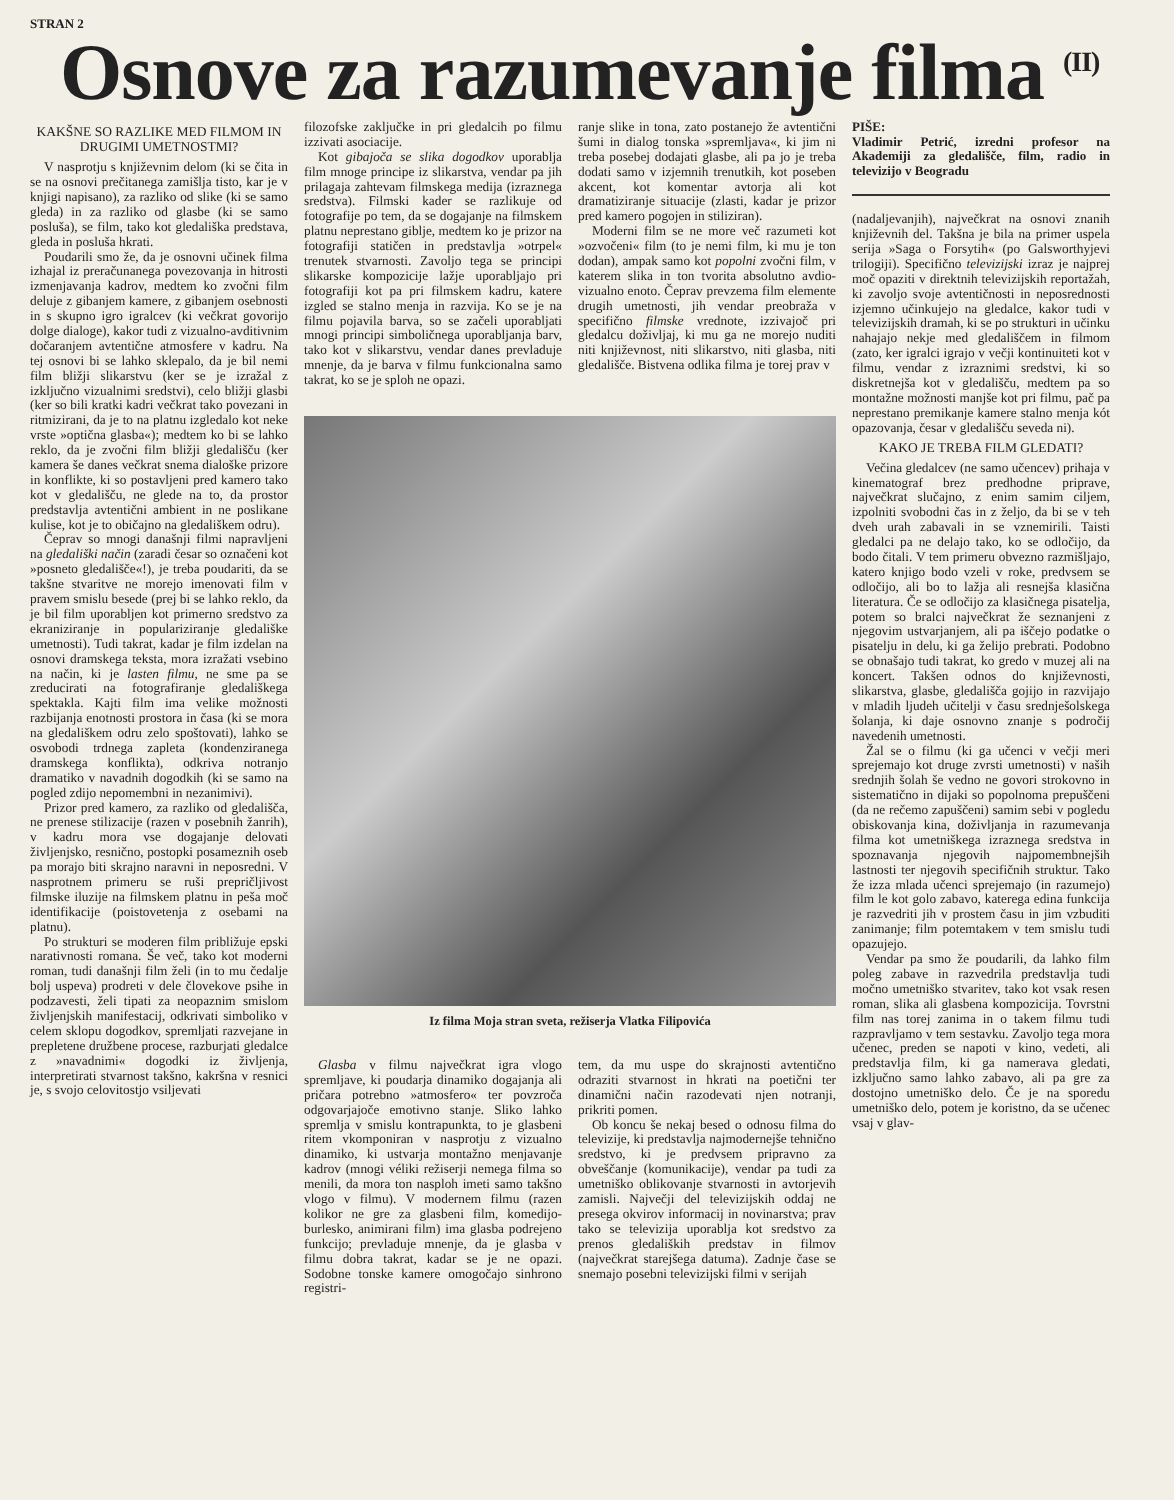STRAN 2
Osnove za razumevanje filma <sup>(II)</sup>
KAKŠNE SO RAZLIKE MED FILMOM IN DRUGIMI UMETNOSTMI?
V nasprotju s književnim delom (ki se čita in se na osnovi prečitanega zamišlja tisto, kar je v knjigi napisano), za razliko od slike (ki se samo gleda) in za razliko od glasbe (ki se samo posluša), se film, tako kot gledališka predstava, gleda in posluša hkrati.
Poudarili smo že, da je osnovni učinek filma izhajal iz preračunanega povezovanja in hitrosti izmenjavanja kadrov, medtem ko zvočni film deluje z gibanjem kamere, z gibanjem osebnosti in s skupno igro igralcev (ki večkrat govorijo dolge dialoge), kakor tudi z vizualno-avditivnim dočaranjem avtentične atmosfere v kadru. Na tej osnovi bi se lahko sklepalo, da je bil nemi film bližji slikarstvu (ker se je izražal z izključno vizualnimi sredstvi), celo bližji glasbi (ker so bili kratki kadri večkrat tako povezani in ritmizirani, da je to na platnu izgledalo kot neke vrste »optična glasba«); medtem ko bi se lahko reklo, da je zvočni film bližji gledališču (ker kamera še danes večkrat snema dialoške prizore in konflikte, ki so postavljeni pred kamero tako kot v gledališču, ne glede na to, da prostor predstavlja avtentični ambient in ne poslikane kulise, kot je to običajno na gledališkem odru).
Čeprav so mnogi današnji filmi napravljeni na gledališki način (zaradi česar so označeni kot »posneto gledališče«!), je treba poudariti, da se takšne stvaritve ne morejo imenovati film v pravem smislu besede (prej bi se lahko reklo, da je bil film uporabljen kot primerno sredstvo za ekraniziranje in populariziranje gledališke umetnosti). Tudi takrat, kadar je film izdelan na osnovi dramskega teksta, mora izražati vsebino na način, ki je lasten filmu, ne sme pa se zreducirati na fotografiranje gledališkega spektakla. Kajti film ima velike možnosti razbijanja enotnosti prostora in časa (ki se mora na gledališkem odru zelo spoštovati), lahko se osvobodi trdnega zapleta (kondenziranega dramskega konflikta), odkriva notranjo dramatiko v navadnih dogodkih (ki se samo na pogled zdijo nepomembni in nezanimivi).
Prizor pred kamero, za razliko od gledališča, ne prenese stilizacije (razen v posebnih žanrih), v kadru mora vse dogajanje delovati življenjsko, resnično, postopki posameznih oseb pa morajo biti skrajno naravni in neposredni. V nasprotnem primeru se ruši prepričljivost filmske iluzije na filmskem platnu in peša moč identifikacije (poistovetenja z osebami na platnu).
Po strukturi se moderen film približuje epski narativnosti romana. Še več, tako kot moderni roman, tudi današnji film želi (in to mu čedalje bolj uspeva) prodreti v dele človekove psihe in podzavesti, želi tipati za neopaznim smislom življenjskih manifestacij, odkrivati simboliko v celem sklopu dogodkov, spremljati razvejane in prepletene družbene procese, razburjati gledalce z »navadnimi« dogodki iz življenja, interpretirati stvarnost takšno, kakršna v resnici je, s svojo celovitostjo vsiljevati
filozofske zaključke in pri gledalcih po filmu izzivati asociacije.
Kot gibajoča se slika dogodkov uporablja film mnoge principe iz slikarstva, vendar pa jih prilagaja zahtevam filmskega medija (izraznega sredstva). Filmski kader se razlikuje od fotografije po tem, da se dogajanje na filmskem platnu neprestano giblje, medtem ko je prizor na fotografiji statičen in predstavlja »otrpel« trenutek stvarnosti. Zavoljo tega se principi slikarske kompozicije lažje uporabljajo pri fotografiji kot pa pri filmskem kadru, katere izgled se stalno menja in razvija. Ko se je na filmu pojavila barva, so se začeli uporabljati mnogi principi simboličnega uporabljanja barv, tako kot v slikarstvu, vendar danes prevladuje mnenje, da je barva v filmu funkcionalna samo takrat, ko se je sploh ne opazi.
ranje slike in tona, zato postanejo že avtentični šumi in dialog tonska »spremljava«, ki jim ni treba posebej dodajati glasbe, ali pa jo je treba dodati samo v izjemnih trenutkih, kot poseben akcent, kot komentar avtorja ali kot dramatiziranje situacije (zlasti, kadar je prizor pred kamero pogojen in stiliziran).
Moderni film se ne more več razumeti kot »ozvočeni« film (to je nemi film, ki mu je ton dodan), ampak samo kot popolni zvočni film, v katerem slika in ton tvorita absolutno avdio-vizualno enoto. Čeprav prevzema film elemente drugih umetnosti, jih vendar preobraža v specifično filmske vrednote, izzivajoč pri gledalcu doživljaj, ki mu ga ne morejo nuditi niti književnost, niti slikarstvo, niti glasba, niti gledališče. Bistvena odlika filma je torej prav v
Iz filma Moja stran sveta, režiserja Vlatka Filipovića
Glasba v filmu največkrat igra vlogo spremljave, ki poudarja dinamiko dogajanja ali pričara potrebno »atmosfero« ter povzroča odgovarjajoče emotivno stanje. Sliko lahko spremlja v smislu kontrapunkta, to je glasbeni ritem vkomponiran v nasprotju z vizualno dinamiko, ki ustvarja montažno menjavanje kadrov (mnogi véliki režiserji nemega filma so menili, da mora ton nasploh imeti samo takšno vlogo v filmu). V modernem filmu (razen kolikor ne gre za glasbeni film, komedijo-burlesko, animirani film) ima glasba podrejeno funkcijo; prevladuje mnenje, da je glasba v filmu dobra takrat, kadar se je ne opazi. Sodobne tonske kamere omogočajo sinhrono registri-
tem, da mu uspe do skrajnosti avtentično odraziti stvarnost in hkrati na poetični ter dinamični način razodevati njen notranji, prikriti pomen.
Ob koncu še nekaj besed o odnosu filma do televizije, ki predstavlja najmodernejše tehnično sredstvo, ki je predvsem pripravno za obveščanje (komunikacije), vendar pa tudi za umetniško oblikovanje stvarnosti in avtorjevih zamisli. Največji del televizijskih oddaj ne presega okvirov informacij in novinarstva; prav tako se televizija uporablja kot sredstvo za prenos gledaliških predstav in filmov (največkrat starejšega datuma). Zadnje čase se snemajo posebni televizijski filmi v serijah
PIŠE:
Vladimir Petrić, izredni profesor na Akademiji za gledališče, film, radio in televizijo v Beogradu
(nadaljevanjih), največkrat na osnovi znanih književnih del. Takšna je bila na primer uspela serija »Saga o Forsytih« (po Galsworthyjevi trilogiji). Specifično televizijski izraz je najprej moč opaziti v direktnih televizijskih reportažah, ki zavoljo svoje avtentičnosti in neposrednosti izjemno učinkujejo na gledalce, kakor tudi v televizijskih dramah, ki se po strukturi in učinku nahajajo nekje med gledališčem in filmom (zato, ker igralci igrajo v večji kontinuiteti kot v filmu, vendar z izraznimi sredstvi, ki so diskretnejša kot v gledališču, medtem pa so montažne možnosti manjše kot pri filmu, pač pa neprestano premikanje kamere stalno menja kót opazovanja, česar v gledališču seveda ni).
KAKO JE TREBA FILM GLEDATI?
Večina gledalcev (ne samo učencev) prihaja v kinematograf brez predhodne priprave, največkrat slučajno, z enim samim ciljem, izpolniti svobodni čas in z željo, da bi se v teh dveh urah zabavali in se vznemirili. Taisti gledalci pa ne delajo tako, ko se odločijo, da bodo čitali. V tem primeru obvezno razmišljajo, katero knjigo bodo vzeli v roke, predvsem se odločijo, ali bo to lažja ali resnejša klasična literatura. Če se odločijo za klasičnega pisatelja, potem so bralci največkrat že seznanjeni z njegovim ustvarjanjem, ali pa iščejo podatke o pisatelju in delu, ki ga želijo prebrati. Podobno se obnašajo tudi takrat, ko gredo v muzej ali na koncert. Takšen odnos do književnosti, slikarstva, glasbe, gledališča gojijo in razvijajo v mladih ljudeh učitelji v času srednješolskega šolanja, ki daje osnovno znanje s področij navedenih umetnosti.
Žal se o filmu (ki ga učenci v večji meri sprejemajo kot druge zvrsti umetnosti) v naših srednjih šolah še vedno ne govori strokovno in sistematično in dijaki so popolnoma prepuščeni (da ne rečemo zapuščeni) samim sebi v pogledu obiskovanja kina, doživljanja in razumevanja filma kot umetniškega izraznega sredstva in spoznavanja njegovih najpomembnejših lastnosti ter njegovih specifičnih struktur. Tako že izza mlada učenci sprejemajo (in razumejo) film le kot golo zabavo, katerega edina funkcija je razvedriti jih v prostem času in jim vzbuditi zanimanje; film potemtakem v tem smislu tudi opazujejo.
Vendar pa smo že poudarili, da lahko film poleg zabave in razvedrila predstavlja tudi močno umetniško stvaritev, tako kot vsak resen roman, slika ali glasbena kompozicija. Tovrstni film nas torej zanima in o takem filmu tudi razpravljamo v tem sestavku. Zavoljo tega mora učenec, preden se napoti v kino, vedeti, ali predstavlja film, ki ga namerava gledati, izključno samo lahko zabavo, ali pa gre za dostojno umetniško delo. Če je na sporedu umetniško delo, potem je koristno, da se učenec vsaj v glav-